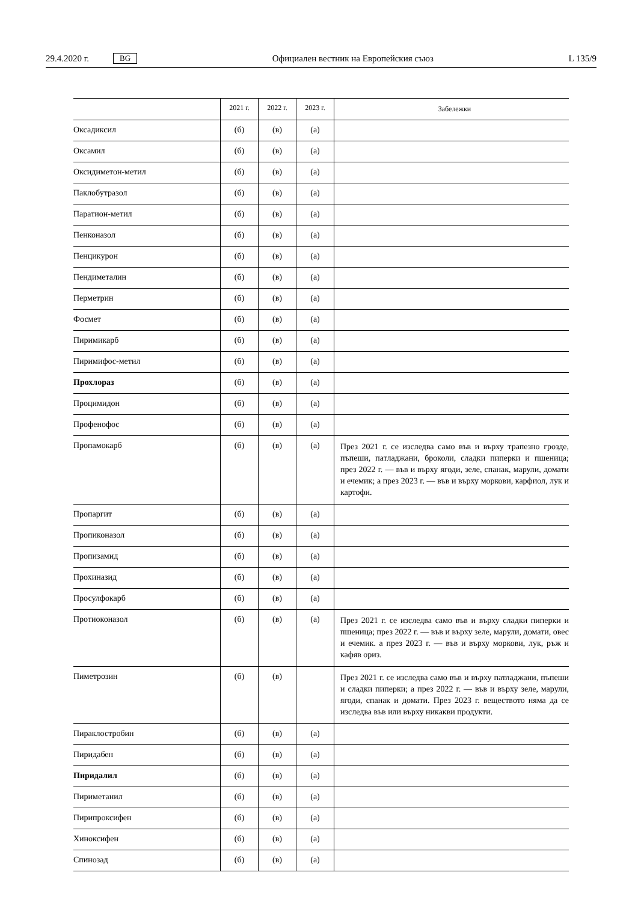29.4.2020 г. BG Официален вестник на Европейския съюз L 135/9
| | 2021 г. | 2022 г. | 2023 г. | Забележки |
| --- | --- | --- | --- | --- |
| Оксадиксил | (б) | (в) | (а) | |
| Оксамил | (б) | (в) | (а) | |
| Оксидиметон-метил | (б) | (в) | (а) | |
| Паклобутразол | (б) | (в) | (а) | |
| Паратион-метил | (б) | (в) | (а) | |
| Пенконазол | (б) | (в) | (а) | |
| Пенцикурон | (б) | (в) | (а) | |
| Пендиметалин | (б) | (в) | (а) | |
| Перметрин | (б) | (в) | (а) | |
| Фосмет | (б) | (в) | (а) | |
| Пиримикарб | (б) | (в) | (а) | |
| Пиримифос-метил | (б) | (в) | (а) | |
| Прохлораз | (б) | (в) | (а) | |
| Процимидон | (б) | (в) | (а) | |
| Профенофос | (б) | (в) | (а) | |
| Пропамокарб | (б) | (в) | (а) | През 2021 г. се изследва само във и върху трапезно грозде, пъпеши, патладжани, броколи, сладки пиперки и пшеница; през 2022 г. — във и върху ягоди, зеле, спанак, марули, домати и ечемик; а през 2023 г. — във и върху моркови, карфиол, лук и картофи. |
| Пропаргит | (б) | (в) | (а) | |
| Пропиконазол | (б) | (в) | (а) | |
| Пропизамид | (б) | (в) | (а) | |
| Прохиназид | (б) | (в) | (а) | |
| Просулфокарб | (б) | (в) | (а) | |
| Протиоконазол | (б) | (в) | (а) | През 2021 г. се изследва само във и върху сладки пиперки и пшеница; през 2022 г. — във и върху зеле, марули, домати, овес и ечемик. а през 2023 г. — във и върху моркови, лук, ръж и кафяв ориз. |
| Пиметрозин | (б) | (в) | | През 2021 г. се изследва само във и върху патладжани, пъпеши и сладки пиперки; а през 2022 г. — във и върху зеле, марули, ягоди, спанак и домати. През 2023 г. веществото няма да се изследва във или върху никакви продукти. |
| Пираклостробин | (б) | (в) | (а) | |
| Пиридабен | (б) | (в) | (а) | |
| Пиридалил | (б) | (в) | (а) | |
| Пириметанил | (б) | (в) | (а) | |
| Пирипроксифен | (б) | (в) | (а) | |
| Хиноксифен | (б) | (в) | (а) | |
| Спинозад | (б) | (в) | (а) | |